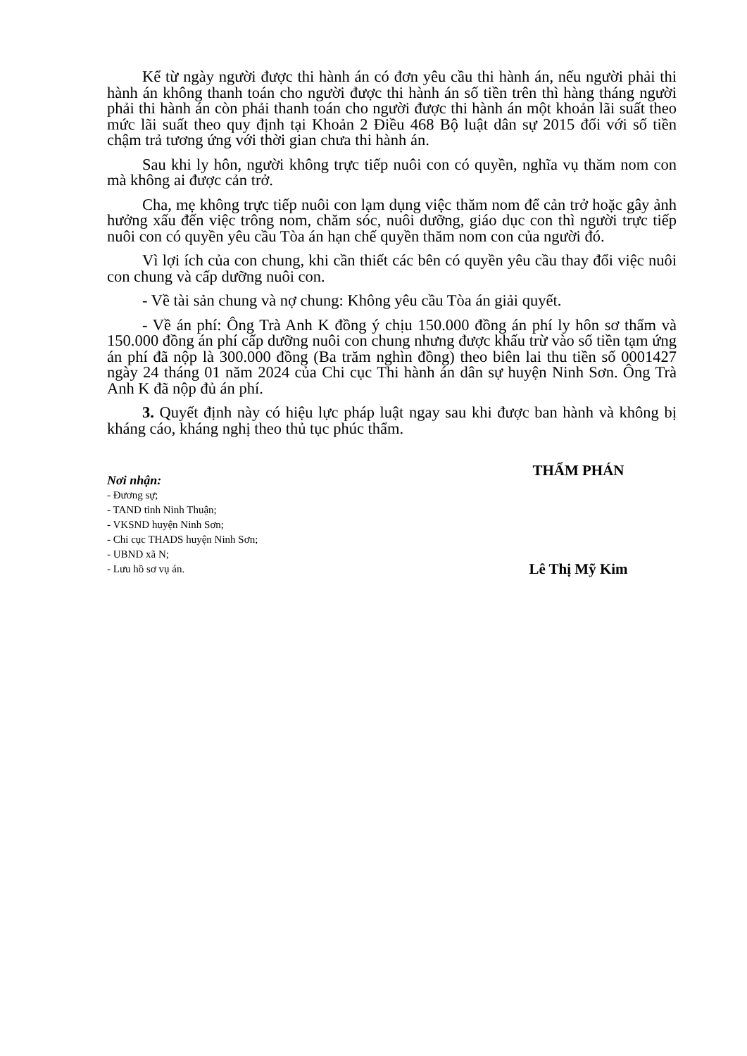Kể từ ngày người được thi hành án có đơn yêu cầu thi hành án, nếu người phải thi hành án không thanh toán cho người được thi hành án số tiền trên thì hàng tháng người phải thi hành án còn phải thanh toán cho người được thi hành án một khoản lãi suất theo mức lãi suất theo quy định tại Khoản 2 Điều 468 Bộ luật dân sự 2015 đối với số tiền chậm trả tương ứng với thời gian chưa thi hành án.
Sau khi ly hôn, người không trực tiếp nuôi con có quyền, nghĩa vụ thăm nom con mà không ai được cản trở.
Cha, mẹ không trực tiếp nuôi con lạm dụng việc thăm nom để cản trở hoặc gây ảnh hưởng xấu đến việc trông nom, chăm sóc, nuôi dưỡng, giáo dục con thì người trực tiếp nuôi con có quyền yêu cầu Tòa án hạn chế quyền thăm nom con của người đó.
Vì lợi ích của con chung, khi cần thiết các bên có quyền yêu cầu thay đổi việc nuôi con chung và cấp dưỡng nuôi con.
- Về tài sản chung và nợ chung: Không yêu cầu Tòa án giải quyết.
- Về án phí: Ông Trà Anh K đồng ý chịu 150.000 đồng án phí ly hôn sơ thẩm và 150.000 đồng án phí cấp dưỡng nuôi con chung nhưng được khấu trừ vào số tiền tạm ứng án phí đã nộp là 300.000 đồng (Ba trăm nghìn đồng) theo biên lai thu tiền số 0001427 ngày 24 tháng 01 năm 2024 của Chi cục Thi hành án dân sự huyện Ninh Sơn. Ông Trà Anh K đã nộp đủ án phí.
3. Quyết định này có hiệu lực pháp luật ngay sau khi được ban hành và không bị kháng cáo, kháng nghị theo thủ tục phúc thẩm.
Nơi nhận:
- Đương sự;
- TAND tỉnh Ninh Thuận;
- VKSND huyện Ninh Sơn;
- Chi cục THADS huyện Ninh Sơn;
- UBND xã N;
- Lưu hồ sơ vụ án.
THẨM PHÁN
Lê Thị Mỹ Kim